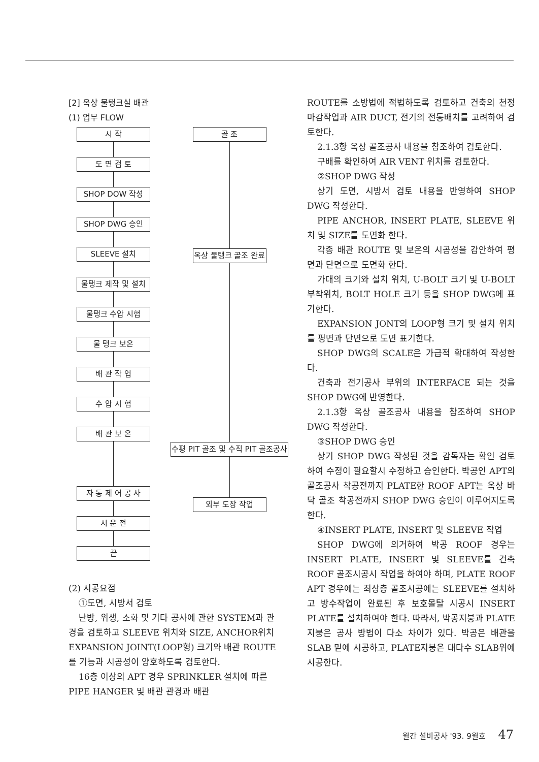[2] 옥상 물탱크실 배관
(1) 업무 FLOW
시 작
도 면 검 토
SHOP DOW 작성
SHOP DWG 승인
SLEEVE 설치
물탱크 제작 및 설치
물탱크 수압 시험
물 탱크 보온
배 관 작 업
수 압 시 험
배 관 보 온
자 동 제 어 공 사
시 운 전
끝
골 조
옥상 물탱크 골조 완료
수평 PIT 골조 및 수직 PIT 골조공사
외부 도장 작업
(2) 시공요점
①도면, 시방서 검토
난방, 위생, 소화 및 기타 공사에 관한 SYSTEM과 관경을 검토하고 SLEEVE 위치와 SIZE, ANCHOR위치 EXPANSION JOINT(LOOP형) 크기와 배관 ROUTE를 기능과 시공성이 양호하도록 검토한다.
16층 이상의 APT 경우 SPRINKLER 설치에 따른 PIPE HANGER 및 배관 관경과 배관
ROUTE를 소방법에 적법하도록 검토하고 건축의 천정 마감작업과 AIR DUCT, 전기의 전동배치를 고려하여 검토한다.
2.1.3항 옥상 골조공사 내용을 참조하여 검토한다.
구배를 확인하여 AIR VENT 위치를 검토한다.
②SHOP DWG 작성
상기 도면, 시방서 검토 내용을 반영하여 SHOP DWG 작성한다.
PIPE ANCHOR, INSERT PLATE, SLEEVE 위치 및 SIZE를 도면화 한다.
각종 배관 ROUTE 및 보온의 시공성을 감안하여 평면과 단면으로 도면화 한다.
가대의 크기와 설치 위치, U-BOLT 크기 및 U-BOLT 부착위치, BOLT HOLE 크기 등을 SHOP DWG에 표기한다.
EXPANSION JONT의 LOOP형 크기 및 설치 위치를 평면과 단면으로 도면 표기한다.
SHOP DWG의 SCALE은 가급적 확대하여 작성한다.
건축과 전기공사 부위의 INTERFACE 되는 것을 SHOP DWG에 반영한다.
2.1.3항 옥상 골조공사 내용을 참조하여 SHOP DWG 작성한다.
③SHOP DWG 승인
상기 SHOP DWG 작성된 것을 감독자는 확인 검토하여 수정이 필요할시 수정하고 승인한다. 박공인 APT의 골조공사 착공전까지 PLATE한 ROOF APT는 옥상 바닥 골조 착공전까지 SHOP DWG 승인이 이루어지도록 한다.
④INSERT PLATE, INSERT 및 SLEEVE 작업
SHOP DWG에 의거하여 박공 ROOF 경우는 INSERT PLATE, INSERT 및 SLEEVE를 건축 ROOF 골조시공시 작업을 하여야 하며, PLATE ROOF APT 경우에는 최상층 골조시공에는 SLEEVE를 설치하고 방수작업이 완료된 후 보호몰탈 시공시 INSERT PLATE를 설치하여야 한다. 따라서, 박공지붕과 PLATE 지붕은 공사 방법이 다소 차이가 있다. 박공은 배관을 SLAB 밑에 시공하고, PLATE지붕은 대다수 SLAB위에 시공한다.
월간 설비공사 '93. 9월호 47